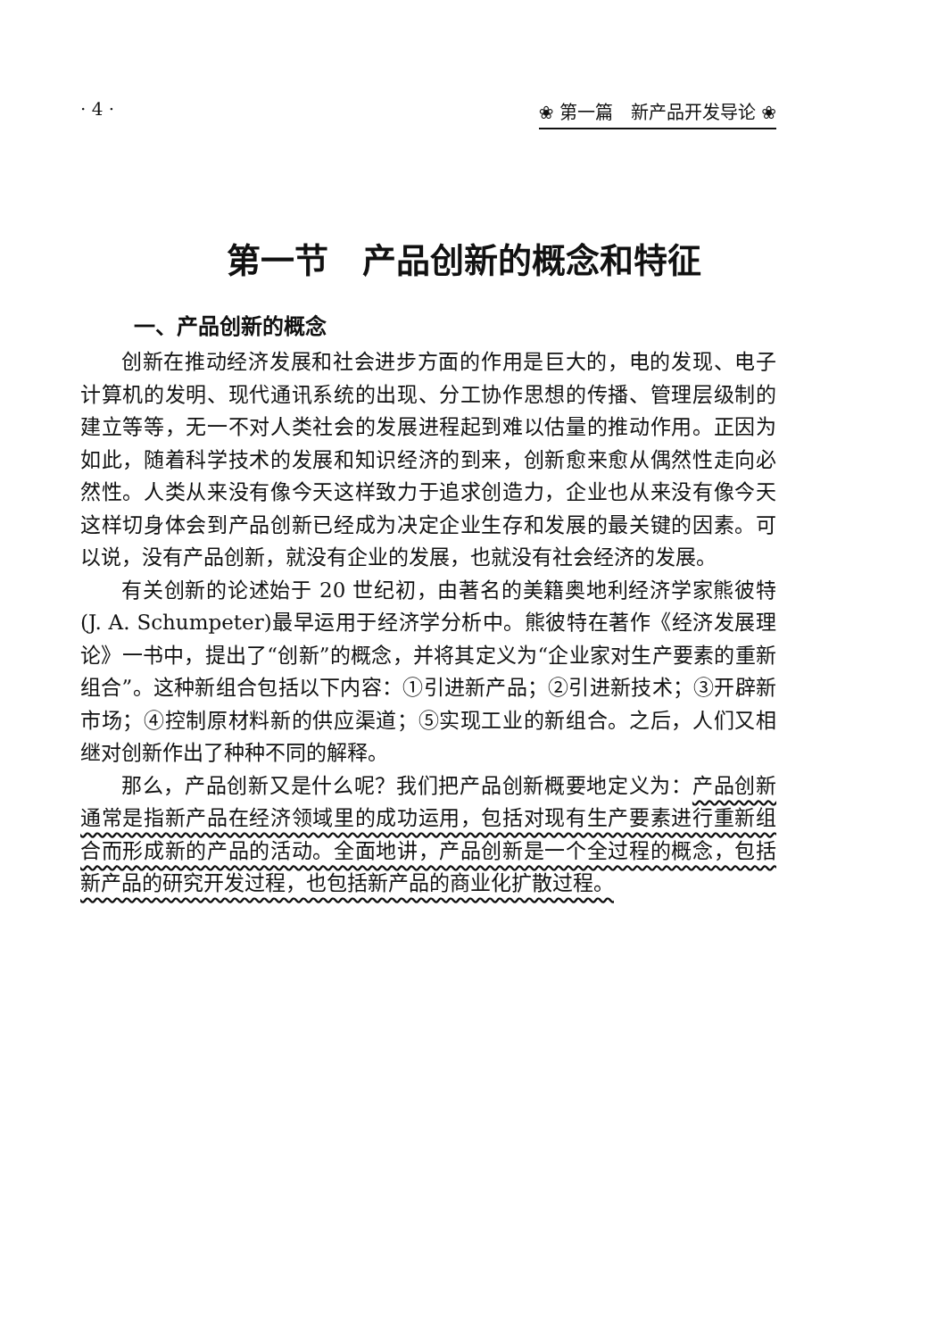· 4 · ❀ 第一篇　新产品开发导论 ❀
第一节　产品创新的概念和特征
一、产品创新的概念
创新在推动经济发展和社会进步方面的作用是巨大的，电的发现、电子计算机的发明、现代通讯系统的出现、分工协作思想的传播、管理层级制的建立等等，无一不对人类社会的发展进程起到难以估量的推动作用。正因为如此，随着科学技术的发展和知识经济的到来，创新愈来愈从偶然性走向必然性。人类从来没有像今天这样致力于追求创造力，企业也从来没有像今天这样切身体会到产品创新已经成为决定企业生存和发展的最关键的因素。可以说，没有产品创新，就没有企业的发展，也就没有社会经济的发展。
有关创新的论述始于 20 世纪初，由著名的美籍奥地利经济学家熊彼特(J. A. Schumpeter)最早运用于经济学分析中。熊彼特在著作《经济发展理论》一书中，提出了“创新”的概念，并将其定义为“企业家对生产要素的重新组合”。这种新组合包括以下内容：①引进新产品；②引进新技术；③开辟新市场；④控制原材料新的供应渠道；⑤实现工业的新组合。之后，人们又相继对创新作出了种种不同的解释。
那么，产品创新又是什么呢？我们把产品创新概要地定义为：产品创新通常是指新产品在经济领域里的成功运用，包括对现有生产要素进行重新组合而形成新的产品的活动。全面地讲，产品创新是一个全过程的概念，包括新产品的研究开发过程，也包括新产品的商业化扩散过程。